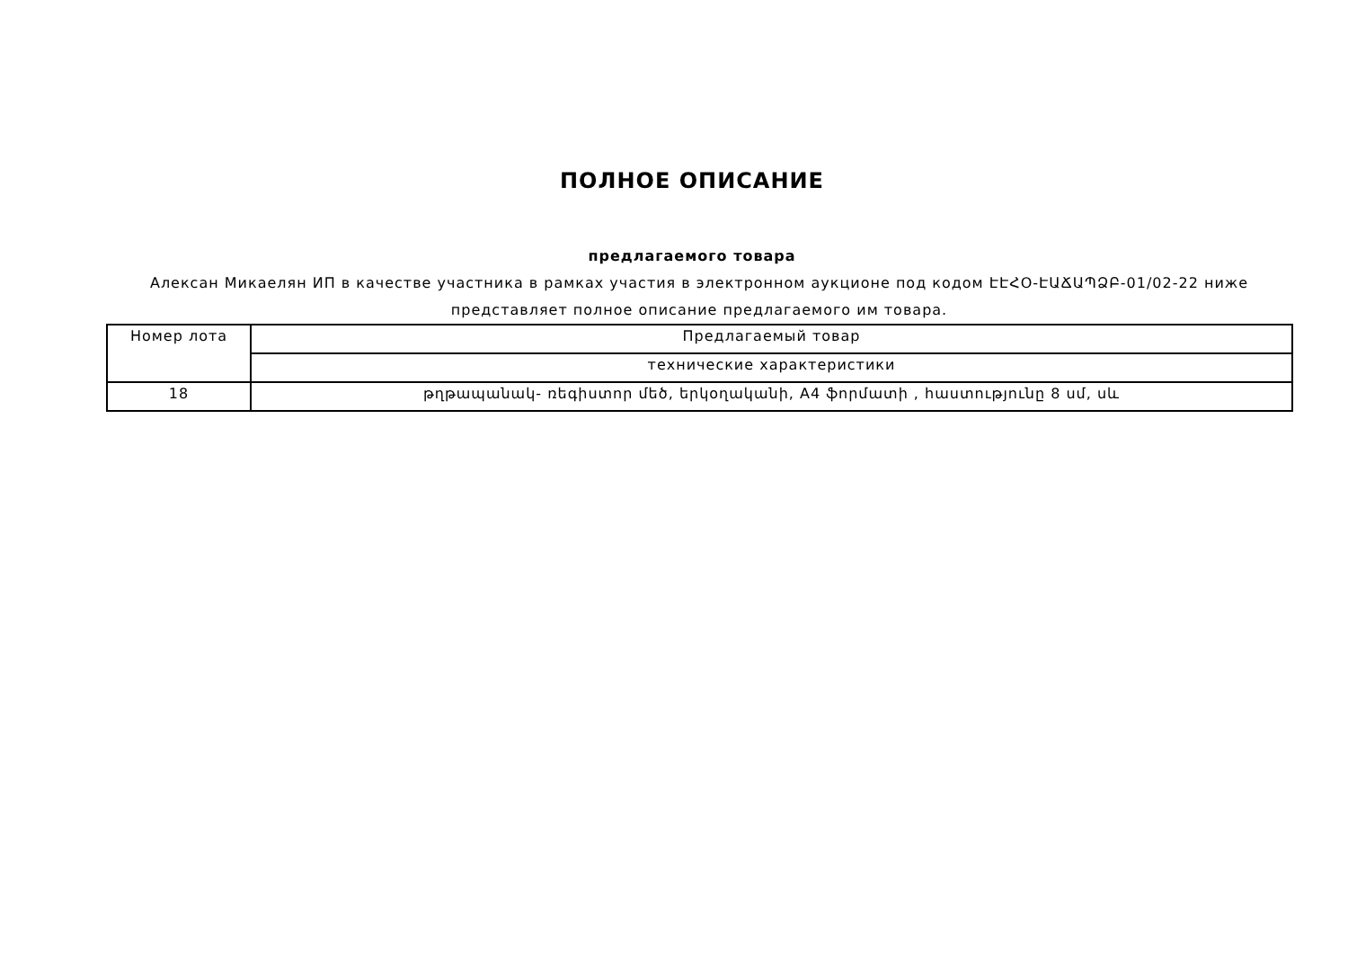ПОЛНОЕ ОПИСАНИЕ
предлагаемого товара
Алексан Микаелян ИП в качестве участника в рамках участия в электронном аукционе под кодом ԷԷՀՕ-ԷԱՃԱՊՁԲ-01/02-22 ниже представляет полное описание предлагаемого им товара.
| Номер лота | Предлагаемый товар |
| | технические характеристики |
| 18 | թղթապանակ- ռեգիստոր մեծ, երկօղականի, A4 ֆորմատի , հաստությունը 8 սմ, սև |